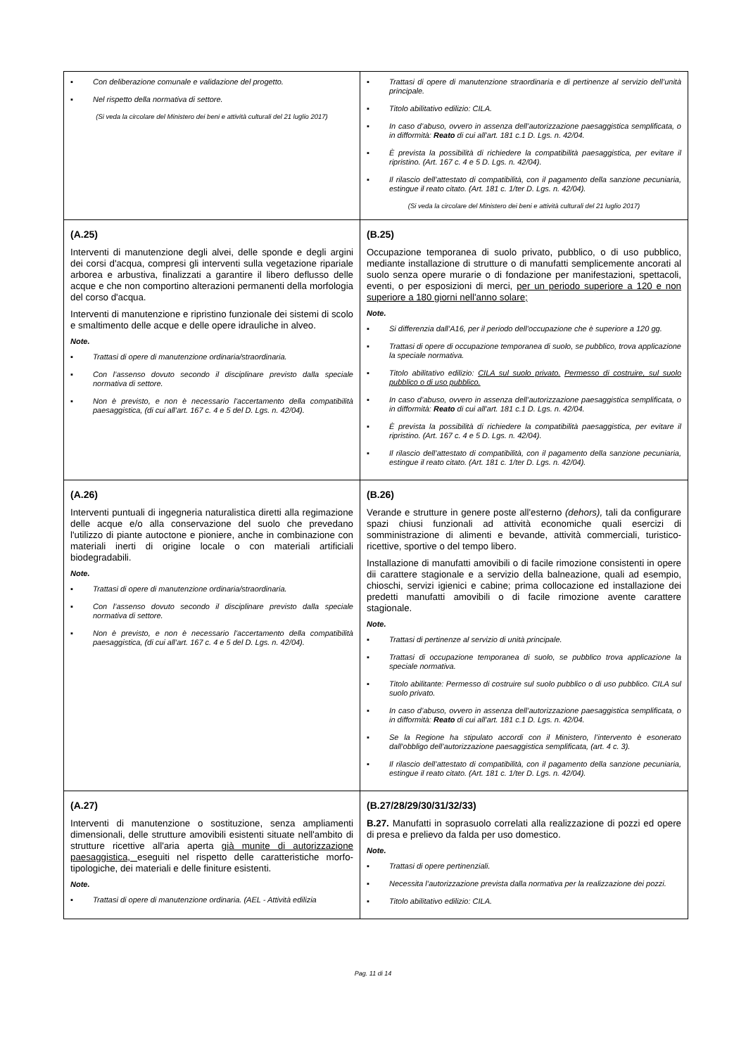| ▪ Con deliberazione comunale e validazione del progetto. ▪ Nel rispetto della normativa di settore. (Si veda la circolare del Ministero dei beni e attività culturali del 21 luglio 2017) | ▪ Trattasi di opere di manutenzione straordinaria e di pertinenze al servizio dell’unità principale. ▪ Titolo abilitativo edilizio: CILA. ▪ In caso d’abuso, ovvero in assenza dell’autorizzazione paesaggistica semplificata, o in difformità: Reato di cui all’art. 181 c.1 D. Lgs. n. 42/04. ▪ È prevista la possibilità di richiedere la compatibilità paesaggistica, per evitare il ripristino. (Art. 167 c. 4 e 5 D. Lgs. n. 42/04). ▪ Il rilascio dell’attestato di compatibilità, con il pagamento della sanzione pecuniaria, estingue il reato citato. (Art. 181 c. 1/ter D. Lgs. n. 42/04). (Si veda la circolare del Ministero dei beni e attività culturali del 21 luglio 2017) |
| (A.25) Interventi di manutenzione degli alvei, delle sponde e degli argini dei corsi d'acqua, compresi gli interventi sulla vegetazione ripariale arborea e arbustiva, finalizzati a garantire il libero deflusso delle acque e che non comportino alterazioni permanenti della morfologia del corso d'acqua. Interventi di manutenzione e ripristino funzionale dei sistemi di scolo e smaltimento delle acque e delle opere idrauliche in alveo. Note. ▪ Trattasi di opere di manutenzione ordinaria/straordinaria. ▪ Con l’assenso dovuto secondo il disciplinare previsto dalla speciale normativa di settore. ▪ Non è previsto, e non è necessario l’accertamento della compatibilità paesaggistica, (di cui all’art. 167 c. 4 e 5 del D. Lgs. n. 42/04). | (B.25) Occupazione temporanea di suolo privato, pubblico, o di uso pubblico, mediante installazione di strutture o di manufatti semplicemente ancorati al suolo senza opere murarie o di fondazione per manifestazioni, spettacoli, eventi, o per esposizioni di merci, per un periodo superiore a 120 e non superiore a 180 giorni nell'anno solare; Note. ▪ Si differenzia dall’A16, per il periodo dell’occupazione che è superiore a 120 gg. ▪ Trattasi di opere di occupazione temporanea di suolo, se pubblico, trova applicazione la speciale normativa. ▪ Titolo abilitativo edilizio: CILA sul suolo privato. Permesso di costruire, sul suolo pubblico o di uso pubblico. ▪ In caso d’abuso, ovvero in assenza dell’autorizzazione paesaggistica semplificata, o in difformità: Reato di cui all’art. 181 c.1 D. Lgs. n. 42/04. ▪ È prevista la possibilità di richiedere la compatibilità paesaggistica, per evitare il ripristino. (Art. 167 c. 4 e 5 D. Lgs. n. 42/04). ▪ Il rilascio dell’attestato di compatibilità, con il pagamento della sanzione pecuniaria, estingue il reato citato. (Art. 181 c. 1/ter D. Lgs. n. 42/04). |
| (A.26) Interventi puntuali di ingegneria naturalistica diretti alla regimazione delle acque e/o alla conservazione del suolo che prevedano l'utilizzo di piante autoctone e pioniere, anche in combinazione con materiali inerti di origine locale o con materiali artificiali biodegradabili. Note. ▪ Trattasi di opere di manutenzione ordinaria/straordinaria. ▪ Con l’assenso dovuto secondo il disciplinare previsto dalla speciale normativa di settore. ▪ Non è previsto, e non è necessario l’accertamento della compatibilità paesaggistica, (di cui all’art. 167 c. 4 e 5 del D. Lgs. n. 42/04). | (B.26) Verande e strutture in genere poste all'esterno (dehors), tali da configurare spazi chiusi funzionali ad attività economiche quali esercizi di somministrazione di alimenti e bevande, attività commerciali, turistico-ricettive, sportive o del tempo libero. Installazione di manufatti amovibili o di facile rimozione consistenti in opere dii carattere stagionale e a servizio della balneazione, quali ad esempio, chioschi, servizi igienici e cabine; prima collocazione ed installazione dei predetti manufatti amovibili o di facile rimozione avente carattere stagionale. Note. ▪ Trattasi di pertinenze al servizio di unità principale. ▪ Trattasi di occupazione temporanea di suolo, se pubblico trova applicazione la speciale normativa. ▪ Titolo abilitante: Permesso di costruire sul suolo pubblico o di uso pubblico. CILA sul suolo privato. ▪ In caso d’abuso, ovvero in assenza dell’autorizzazione paesaggistica semplificata, o in difformità: Reato di cui all’art. 181 c.1 D. Lgs. n. 42/04. ▪ Se la Regione ha stipulato accordi con il Ministero, l’intervento è esonerato dall’obbligo dell’autorizzazione paesaggistica semplificata, (art. 4 c. 3). ▪ Il rilascio dell’attestato di compatibilità, con il pagamento della sanzione pecuniaria, estingue il reato citato. (Art. 181 c. 1/ter D. Lgs. n. 42/04). |
| (A.27) Interventi di manutenzione o sostituzione, senza ampliamenti dimensionali, delle strutture amovibili esistenti situate nell'ambito di strutture ricettive all'aria aperta già munite di autorizzazione paesaggistica, eseguiti nel rispetto delle caratteristiche morfo-tipologiche, dei materiali e delle finiture esistenti. Note. ▪ Trattasi di opere di manutenzione ordinaria. (AEL - Attività edilizia | (B.27/28/29/30/31/32/33) B.27. Manufatti in soprasuolo correlati alla realizzazione di pozzi ed opere di presa e prelievo da falda per uso domestico. Note. ▪ Trattasi di opere pertinenziali. ▪ Necessita l’autorizzazione prevista dalla normativa per la realizzazione dei pozzi. ▪ Titolo abilitativo edilizio: CILA. |
Pag. 11 di 14